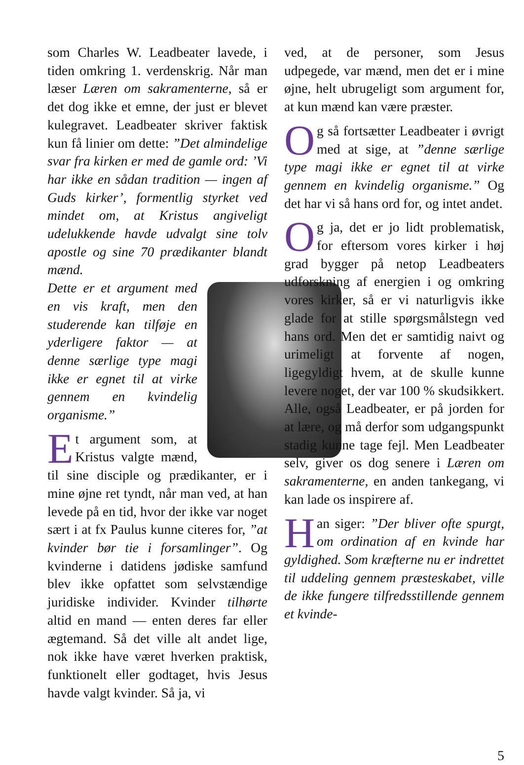som Charles W. Leadbeater lavede, i tiden omkring 1. verdenskrig. Når man læser Læren om sakramenterne, så er det dog ikke et emne, der just er blevet kulegravet. Leadbeater skriver faktisk kun få linier om dette: ”Det almindelige svar fra kirken er med de gamle ord: ’Vi har ikke en sådan tradition — ingen af Guds kirker’, formentlig styrket ved mindet om, at Kristus angiveligt udelukkende havde udvalgt sine tolv apostle og sine 70 prædikanter blandt mænd.
Dette er et argument med en vis kraft, men den studerende kan tilføje en yderligere faktor — at denne særlige type magi ikke er egnet til at virke gennem en kvindelig organisme.”
Et argument som, at Kristus valgte mænd, til sine disciple og prædikanter, er i mine øjne ret tyndt, når man ved, at han levede på en tid, hvor der ikke var noget sært i at fx Paulus kunne citeres for, ”at kvinder bør tie i forsamlinger”. Og kvinderne i datidens jødiske samfund blev ikke opfattet som selvstændige juridiske individer. Kvinder tilhørte altid en mand — enten deres far eller ægtemand. Så det ville alt andet lige, nok ikke have været hverken praktisk, funktionelt eller godtaget, hvis Jesus havde valgt kvinder. Så ja, vi
ved, at de personer, som Jesus udpegede, var mænd, men det er i mine øjne, helt ubrugeligt som argument for, at kun mænd kan være præster.
Og så fortsætter Leadbeater i øvrigt med at sige, at ”denne særlige type magi ikke er egnet til at virke gennem en kvindelig organisme.” Og det har vi så hans ord for, og intet andet.
Og ja, det er jo lidt problematisk, for eftersom vores kirker i høj grad bygger på netop Leadbeaters udforskning af energien i og omkring vores kirker, så er vi naturligvis ikke glade for at stille spørgsmålstegn ved hans ord. Men det er samtidig naivt og urimeligt at forvente af nogen, ligegyldigt hvem, at de skulle kunne levere noget, der var 100 % skudsikkert. Alle, også Leadbeater, er på jorden for at lære, og må derfor som udgangspunkt stadig kunne tage fejl. Men Leadbeater selv, giver os dog senere i Læren om sakramenterne, en anden tankegang, vi kan lade os inspirere af.
Han siger: ”Der bliver ofte spurgt, om ordination af en kvinde har gyldighed. Som kræfterne nu er indrettet til uddeling gennem præsteskabet, ville de ikke fungere tilfredsstillende gennem et kvinde-
5